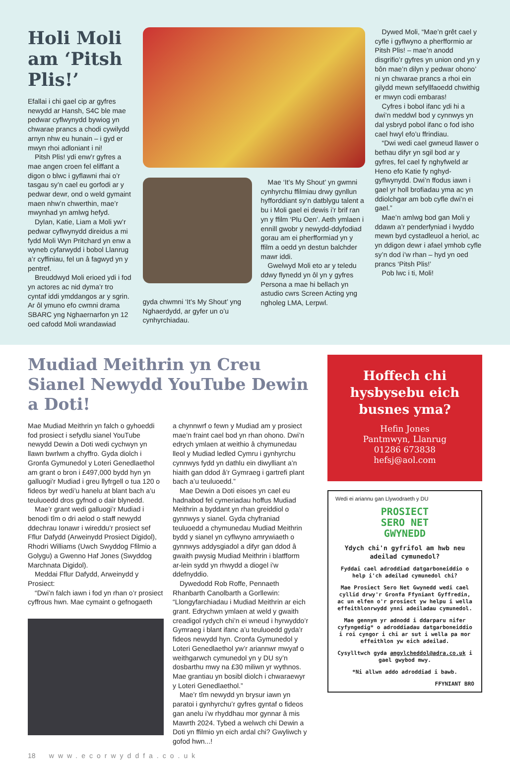Holi Moli am ‘Pitsh Plis!’
Efallai i chi gael cip ar gyfres newydd ar Hansh, S4C ble mae pedwar cyflwynydd bywiog yn chwarae prancs a chodi cywilydd arnyn nhw eu hunain – i gyd er mwyn rhoi adloniant i ni!
Pitsh Plis! ydi enw’r gyfres a mae angen croen fel eliffant a digon o blwc i gyflawni rhai o’r tasgau sy’n cael eu gorfodi ar y pedwar dewr, ond o weld gymaint maen nhw’n chwerthin, mae’r mwynhad yn amlwg hefyd.
Dylan, Katie, Liam a Moli yw’r pedwar cyflwynydd direidus a mi fydd Moli Wyn Pritchard yn enw a wyneb cyfarwydd i bobol Llanrug a’r cyffiniau, fel un â fagwyd yn y pentref.
Breuddwyd Moli erioed ydi i fod yn actores ac nid dyma’r tro cyntaf iddi ymddangos ar y sgrin. Ar ôl ymuno efo cwmni drama SBARC yng Nghaernarfon yn 12 oed cafodd Moli wrandawiad
gyda chwmni ‘It’s My Shout’ yng Nghaerdydd, ar gyfer un o’u cynhyrchiadau.
Mae ‘It’s My Shout’ yn gwmni cynhyrchu ffilmiau drwy gynllun hyfforddiant sy’n datblygu talent a bu i Moli gael ei dewis i’r brif ran yn y ffilm ‘Plu Oen’. Aeth ymlaen i ennill gwobr y newydd-ddyfodiad gorau am ei pherfformiad yn y ffilm a oedd yn destun balchder mawr iddi.
Gwelwyd Moli eto ar y teledu ddwy flynedd yn ôl yn y gyfres Persona a mae hi bellach yn astudio cwrs Screen Acting yng ngholeg LMA, Lerpwl.
Dywed Moli, “Mae’n grêt cael y cyfle i gyflwyno a pherfformio ar Pitsh Plis! – mae’n anodd disgrifio’r gyfres yn union ond yn y bôn mae’n dilyn y pedwar ohono’ ni yn chwarae prancs a rhoi ein gilydd mewn sefyllfaoedd chwithig er mwyn codi embaras!
Cyfres i bobol ifanc ydi hi a dwi’n meddwl bod y cynnwys yn dal ysbryd pobol ifanc o fod isho cael hwyl efo’u ffrindiau.
“Dwi wedi cael gwneud llawer o bethau difyr yn sgil bod ar y gyfres, fel cael fy nghyfweld ar Heno efo Katie fy nghyd-gyflwynydd. Dwi’n ffodus iawn i gael yr holl brofiadau yma ac yn ddiolchgar am bob cyfle dwi’n ei gael.”
Mae’n amlwg bod gan Moli y ddawn a’r penderfyniad i lwyddo mewn byd cystadleuol a heriol, ac yn ddigon dewr i afael ymhob cyfle sy’n dod i’w rhan – hyd yn oed prancs ‘Pitsh Plis!’
Pob lwc i ti, Moli!
Mudiad Meithrin yn Creu Sianel Newydd YouTube Dewin a Doti!
Mae Mudiad Meithrin yn falch o gyhoeddi fod prosiect i sefydlu sianel YouTube newydd Dewin a Doti wedi cychwyn yn llawn bwrlwm a chyffro. Gyda diolch i Gronfa Gymunedol y Loteri Genedlaethol am grant o bron i £497,000 bydd hyn yn galluogi’r Mudiad i greu llyfrgell o tua 120 o fideos byr wedi’u hanelu at blant bach a’u teuluoedd dros gyfnod o dair blynedd.
Mae’r grant wedi galluogi’r Mudiad i benodi tîm o dri aelod o staff newydd ddechrau Ionawr i wireddu’r prosiect sef Fflur Dafydd (Arweinydd Prosiect Digidol), Rhodri Williams (Uwch Swyddog Ffilmio a Golygu) a Gwenno Haf Jones (Swyddog Marchnata Digidol).
Meddai Fflur Dafydd, Arweinydd y Prosiect:
“Dwi’n falch iawn i fod yn rhan o’r prosiect cyffrous hwn. Mae cymaint o gefnogaeth
a chynnwrf o fewn y Mudiad am y prosiect mae’n fraint cael bod yn rhan ohono. Dwi’n edrych ymlaen at weithio â chymunedau lleol y Mudiad ledled Cymru i gynhyrchu cynnwys fydd yn dathlu ein diwylliant a’n hiaith gan ddod â’r Gymraeg i gartrefi plant bach a’u teuluoedd.”
Mae Dewin a Doti eisoes yn cael eu hadnabod fel cymeriadau hoffus Mudiad Meithrin a byddant yn rhan greiddiol o gynnwys y sianel. Gyda chyfraniad teuluoedd a chymunedau Mudiad Meithrin bydd y sianel yn cyflwyno amrywiaeth o gynnwys addysgiadol a difyr gan ddod â gwaith pwysig Mudiad Meithrin i blatfform ar-lein sydd yn rhwydd a diogel i’w ddefnyddio.
Dywedodd Rob Roffe, Pennaeth Rhanbarth Canolbarth a Gorllewin: “Llongyfarchiadau i Mudiad Meithrin ar eich grant. Edrychwn ymlaen at weld y gwaith creadigol rydych chi’n ei wneud i hyrwyddo’r Gymraeg i blant ifanc a’u teuluoedd gyda’r fideos newydd hyn. Cronfa Gymunedol y Loteri Genedlaethol yw’r ariannwr mwyaf o weithgarwch cymunedol yn y DU sy’n dosbarthu mwy na £30 miliwn yr wythnos. Mae grantiau yn bosibl diolch i chwaraewyr y Loteri Genedlaethol.”
Mae’r tîm newydd yn brysur iawn yn paratoi i gynhyrchu’r gyfres gyntaf o fideos gan anelu i’w rhyddhau mor gynnar â mis Mawrth 2024. Tybed a welwch chi Dewin a Doti yn ffilmio yn eich ardal chi? Gwyliwch y gofod hwn...!
Hoffech chi hysbysebu eich busnes yma?
Hefin Jones
Pantmwyn, Llanrug
01286 673838
hefsj@aol.com
Wedi ei ariannu gan Llywodraeth y DU
PROSIECT
SERO NET
GWYNEDD
Ydych chi'n gyfrifol am hwb neu adeilad cymunedol?
Fyddai cael adroddiad datgarboneiddio o help i'ch adeilad cymunedol chi?
Mae Prosiect Sero Net Gwynedd wedi cael cyllid drwy'r Gronfa Ffyniant Gyffredin, ac un elfen o'r prosiect yw helpu i wella effeithlonrwydd ynni adeiladau cymunedol.
Mae gennym yr adnodd i ddarparu nifer cyfyngedig* o adroddiadau datgarboneiddio i roi cyngor i chi ar sut i wella pa mor effeithlon yw eich adeilad.
Cysylltwch gyda amgylcheddol@adra.co.uk i gael gwybod mwy.
*Ni allwn addo adroddiad i bawb.
FFYNIANT BRO
18 www.ecorwyddfa.co.uk